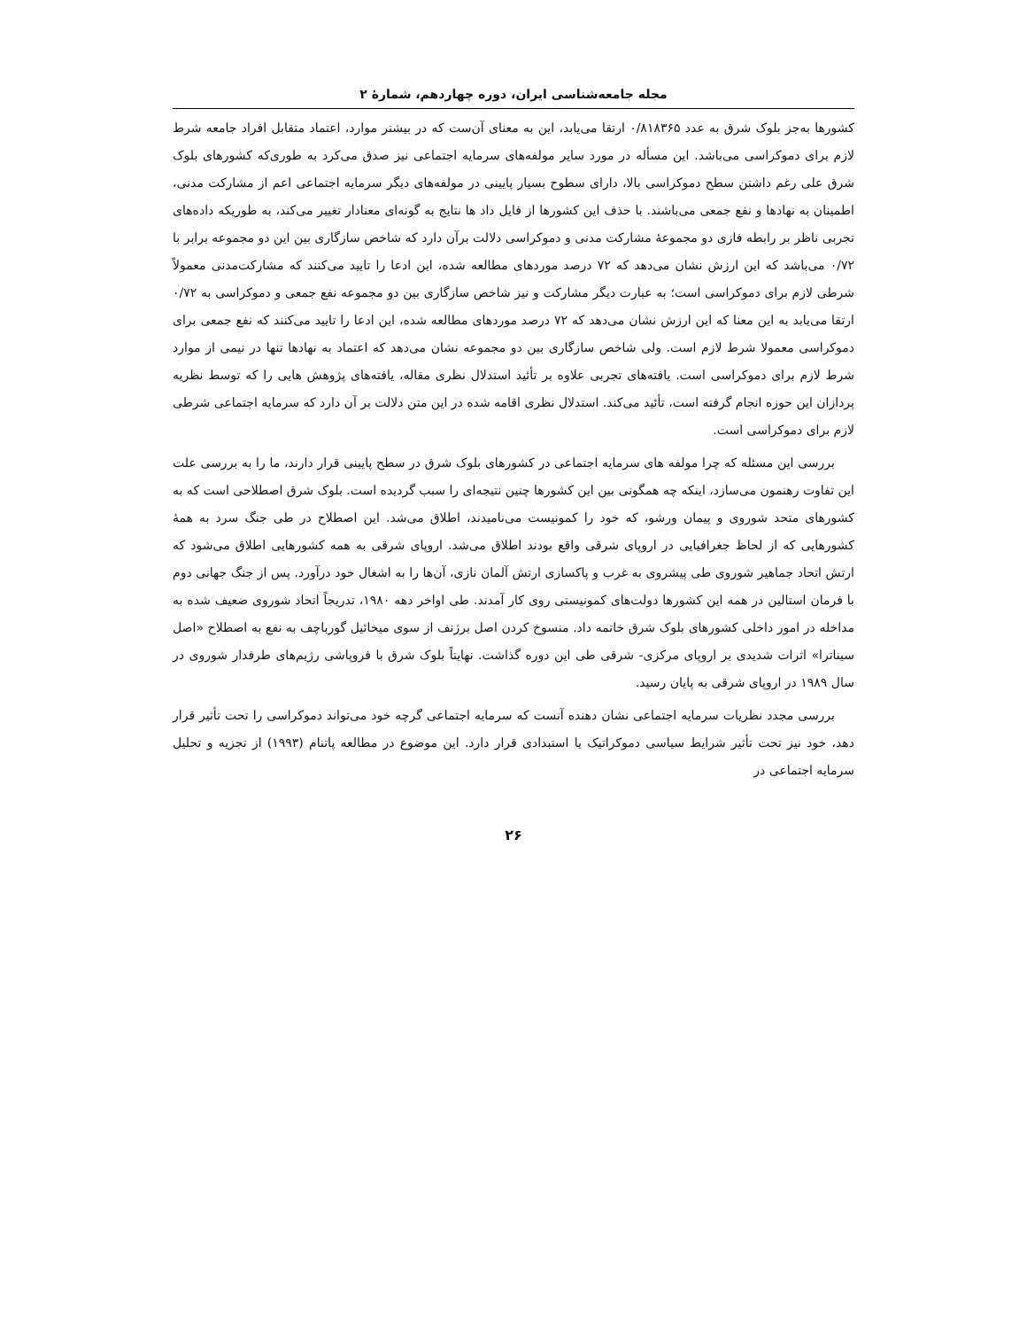مجله جامعه‌شناسی ایران، دوره چهاردهم، شمارهٔ ۲
کشورها به‌جز بلوک شرق به عدد ۰/۸۱۸۳۶۵ ارتقا می‌یابد، این به معنای آن‌ست که در بیشتر موارد، اعتماد متقابل افراد جامعه شرط لازم برای دموکراسی می‌باشد. این مسأله در مورد سایر مولفه‌های سرمایه اجتماعی نیز صدق می‌کرد به طوری‌که کشورهای بلوک شرق علی رغم داشتن سطح دموکراسی بالا، دارای سطوح بسیار پایینی در مولفه‌های دیگر سرمایه اجتماعی اعم از مشارکت مدنی، اطمینان به نهادها و نفع جمعی می‌باشند. با حذف این کشورها از فایل داد ها نتایج به گونه‌ای معنادار تغییر می‌کند، به طوریکه داده‌های تجربی ناظر بر رابطه فازی دو مجموعهٔ مشارکت مدنی و دموکراسی دلالت برآن دارد که شاخص سازگاری بین این دو مجموعه برابر با ۰/۷۲ می‌باشد که این ارزش نشان می‌دهد که ۷۲ درصد موردهای مطالعه شده، این ادعا را تایید می‌کنند که مشارکت‌مدنی معمولاً شرطی لازم برای دموکراسی است؛ به عبارت دیگر مشارکت و نیز شاخص سازگاری بین دو مجموعه نفع جمعی و دموکراسی به ۰/۷۲ ارتقا می‌یابد به این معنا که این ارزش نشان می‌دهد که ۷۲ درصد موردهای مطالعه شده، این ادعا را تایید می‌کنند که نفع جمعی برای دموکراسی معمولا شرط لازم است. ولی شاخص سازگاری بین دو مجموعه نشان می‌دهد که اعتماد به نهادها تنها در نیمی از موارد شرط لازم برای دموکراسی است. یافته‌های تجربی علاوه بر تأئید استدلال نظری مقاله، یافته‌های پژوهش هایی را که توسط نظریه پردازان این حوزه انجام گرفته است، تأئید می‌کند. استدلال نظری اقامه شده در این متن دلالت بر آن دارد که سرمایه اجتماعی شرطی لازم برای دموکراسی است.
بررسی این مسئله که چرا مولفه های سرمایه اجتماعی در کشورهای بلوک شرق در سطح پایینی قرار دارند، ما را به بررسی علت این تفاوت رهنمون می‌سازد، اینکه چه همگونی بین این کشورها چنین نتیجه‌ای را سبب گردیده است. بلوک شرق اصطلاحی است که به کشورهای متحد شوروی و پیمان ورشو، که خود را کمونیست می‌نامیدند، اطلاق می‌شد. این اصطلاح در طی جنگ سرد به همهٔ کشورهایی که از لحاظ جغرافیایی در اروپای شرقی واقع بودند اطلاق می‌شد. اروپای شرقی به همه کشورهایی اطلاق می‌شود که ارتش اتحاد جماهیر شوروی طی پیشروی به غرب و پاکسازی ارتش آلمان نازی، آن‌ها را به اشغال خود درآورد. پس از جنگ جهانی دوم با فرمان استالین در همه این کشورها دولت‌های کمونیستی روی کار آمدند. طی اواخر دهه ۱۹۸۰، تدریجاً اتحاد شوروی ضعیف شده به مداخله در امور داخلی کشورهای بلوک شرق خاتمه داد. منسوخ کردن اصل برژنف از سوی میخائیل گورباچف به نفع به اصطلاح «اصل سیناترا» اثرات شدیدی بر اروپای مرکزی- شرقی طی این دوره گذاشت. نهایتاً بلوک شرق با فروپاشی رژیم‌های طرفدار شوروی در سال ۱۹۸۹ در اروپای شرقی به پایان رسید.
بررسی مجدد نظریات سرمایه اجتماعی نشان دهنده آنست که سرمایه اجتماعی گرچه خود می‌تواند دموکراسی را تحت تأثیر قرار دهد، خود نیز تحت تأثیر شرایط سیاسی دموکراتیک یا استبدادی قرار دارد. این موضوع در مطالعه پاتنام (۱۹۹۳) از تجزیه و تحلیل سرمایه اجتماعی در
۲۶